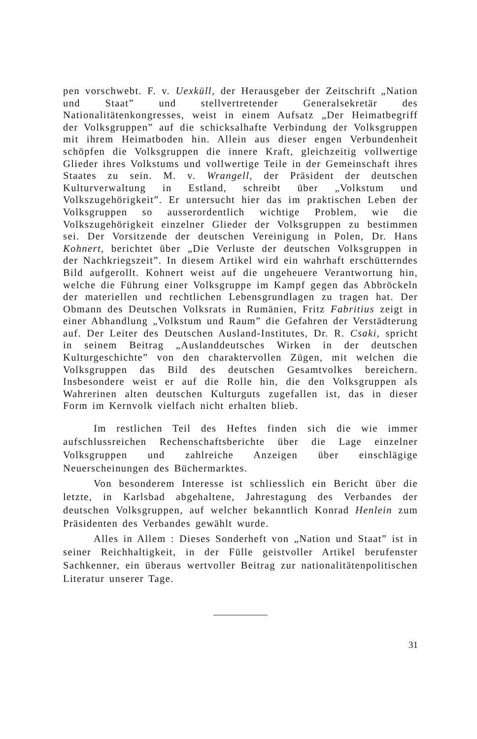pen vorschwebt. F. v. Uexküll, der Herausgeber der Zeitschrift „Nation und Staat” und stellvertretender Generalsekretär des Nationalitätenkongresses, weist in einem Aufsatz „Der Heimatbegriff der Volksgruppen” auf die schicksalhafte Verbindung der Volksgruppen mit ihrem Heimatboden hin. Allein aus dieser engen Verbundenheit schöpfen die Volksgruppen die innere Kraft, gleichzeitig vollwertige Glieder ihres Volkstums und vollwertige Teile in der Gemeinschaft ihres Staates zu sein. M. v. Wrangell, der Präsident der deutschen Kulturverwaltung in Estland, schreibt über „Volkstum und Volkszugehörigkeit”. Er untersucht hier das im praktischen Leben der Volksgruppen so ausserordentlich wichtige Problem, wie die Volkszugehörigkeit einzelner Glieder der Volksgruppen zu bestimmen sei. Der Vorsitzende der deutschen Vereinigung in Polen, Dr. Hans Kohnert, berichtet über „Die Verluste der deutschen Volksgruppen in der Nachkriegszeit”. In diesem Artikel wird ein wahrhaft erschütterndes Bild aufgerollt. Kohnert weist auf die ungeheuere Verantwortung hin, welche die Führung einer Volksgruppe im Kampf gegen das Abbröckeln der materiellen und rechtlichen Lebensgrundlagen zu tragen hat. Der Obmann des Deutschen Volksrats in Rumänien, Fritz Fabritius zeigt in einer Abhandlung „Volkstum und Raum” die Gefahren der Verstädterung auf. Der Leiter des Deutschen Ausland-Institutes, Dr. R. Csaki, spricht in seinem Beitrag „Auslanddeutsches Wirken in der deutschen Kulturgeschichte” von den charaktervollen Zügen, mit welchen die Volksgruppen das Bild des deutschen Gesamtvolkes bereichern. Insbesondere weist er auf die Rolle hin, die den Volksgruppen als Wahrerinen alten deutschen Kulturguts zugefallen ist, das in dieser Form im Kernvolk vielfach nicht erhalten blieb.
Im restlichen Teil des Heftes finden sich die wie immer aufschlussreichen Rechenschaftsberichte über die Lage einzelner Volksgruppen und zahlreiche Anzeigen über einschlägige Neuerscheinungen des Büchermarktes.
Von besonderem Interesse ist schliesslich ein Bericht über die letzte, in Karlsbad abgehaltene, Jahrestagung des Verbandes der deutschen Volksgruppen, auf welcher bekanntlich Konrad Henlein zum Präsidenten des Verbandes gewählt wurde.
Alles in Allem : Dieses Sonderheft von „Nation und Staat” ist in seiner Reichhaltigkeit, in der Fülle geistvoller Artikel berufenster Sachkenner, ein überaus wertvoller Beitrag zur nationalitätenpolitischen Literatur unserer Tage.
31